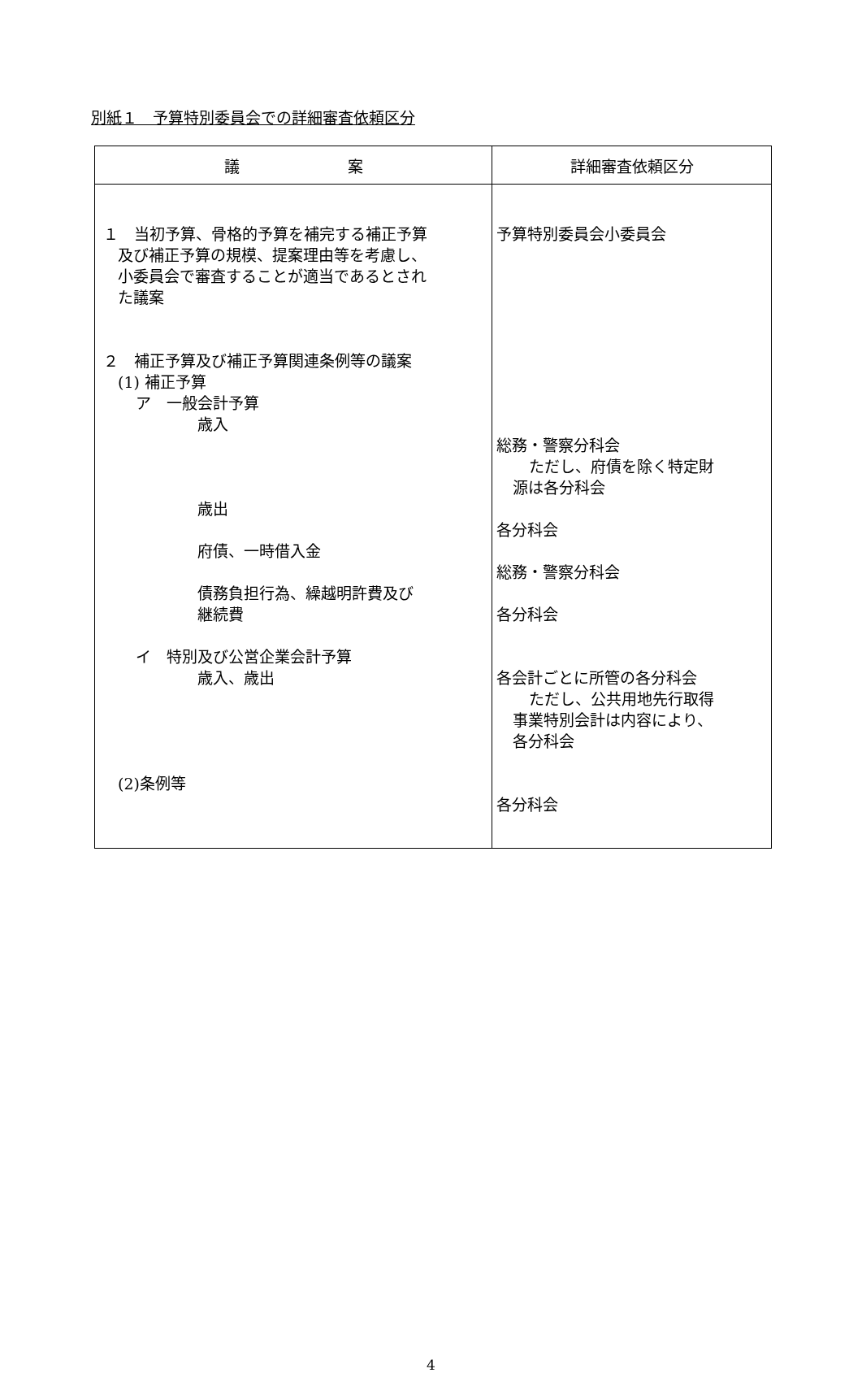別紙１　予算特別委員会での詳細審査依頼区分
| 議 案 | 詳細審査依頼区分 |
| --- | --- |
| １ 当初予算、骨格的予算を補完する補正予算 及び補正予算の規模、提案理由等を考慮し、 小委員会で審査することが適当であるとされ た議案 ２ 補正予算及び補正予算関連条例等の議案 (1) 補正予算 ア 一般会計予算 歳入 歳出 府債、一時借入金 債務負担行為、繰越明許費及び 継続費 イ 特別及び公営企業会計予算 歳入、歳出 (2)条例等 | 予算特別委員会小委員会 総務・警察分科会 ただし、府債を除く特定財 源は各分科会 各分科会 総務・警察分科会 各分科会 各会計ごとに所管の各分科会 ただし、公共用地先行取得 事業特別会計は内容により、 各分科会 各分科会 |
4